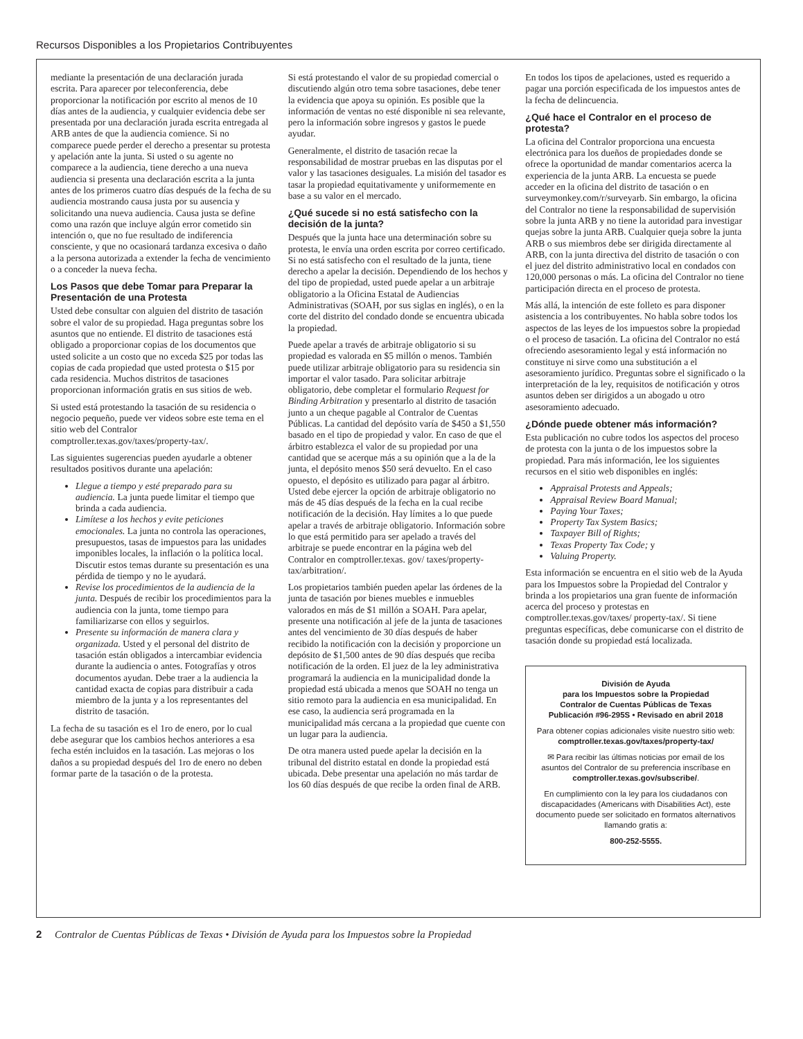Recursos Disponibles a los Propietarios Contribuyentes
mediante la presentación de una declaración jurada escrita. Para aparecer por teleconferencia, debe proporcionar la notificación por escrito al menos de 10 días antes de la audiencia, y cualquier evidencia debe ser presentada por una declaración jurada escrita entregada al ARB antes de que la audiencia comience. Si no comparece puede perder el derecho a presentar su protesta y apelación ante la junta. Si usted o su agente no comparece a la audiencia, tiene derecho a una nueva audiencia si presenta una declaración escrita a la junta antes de los primeros cuatro días después de la fecha de su audiencia mostrando causa justa por su ausencia y solicitando una nueva audiencia. Causa justa se define como una razón que incluye algún error cometido sin intención o, que no fue resultado de indiferencia consciente, y que no ocasionará tardanza excesiva o daño a la persona autorizada a extender la fecha de vencimiento o a conceder la nueva fecha.
Los Pasos que debe Tomar para Preparar la Presentación de una Protesta
Usted debe consultar con alguien del distrito de tasación sobre el valor de su propiedad. Haga preguntas sobre los asuntos que no entiende. El distrito de tasaciones está obligado a proporcionar copias de los documentos que usted solicite a un costo que no exceda $25 por todas las copias de cada propiedad que usted protesta o $15 por cada residencia. Muchos distritos de tasaciones proporcionan información gratis en sus sitios de web.
Si usted está protestando la tasación de su residencia o negocio pequeño, puede ver videos sobre este tema en el sitio web del Contralor comptroller.texas.gov/taxes/property-tax/.
Las siguientes sugerencias pueden ayudarle a obtener resultados positivos durante una apelación:
Llegue a tiempo y esté preparado para su audiencia. La junta puede limitar el tiempo que brinda a cada audiencia.
Limítese a los hechos y evite peticiones emocionales. La junta no controla las operaciones, presupuestos, tasas de impuestos para las unidades imponibles locales, la inflación o la política local. Discutir estos temas durante su presentación es una pérdida de tiempo y no le ayudará.
Revise los procedimientos de la audiencia de la junta. Después de recibir los procedimientos para la audiencia con la junta, tome tiempo para familiarizarse con ellos y seguirlos.
Presente su información de manera clara y organizada. Usted y el personal del distrito de tasación están obligados a intercambiar evidencia durante la audiencia o antes. Fotografías y otros documentos ayudan. Debe traer a la audiencia la cantidad exacta de copias para distribuir a cada miembro de la junta y a los representantes del distrito de tasación.
La fecha de su tasación es el 1ro de enero, por lo cual debe asegurar que los cambios hechos anteriores a esa fecha estén incluidos en la tasación. Las mejoras o los daños a su propiedad después del 1ro de enero no deben formar parte de la tasación o de la protesta.
Si está protestando el valor de su propiedad comercial o discutiendo algún otro tema sobre tasaciones, debe tener la evidencia que apoya su opinión. Es posible que la información de ventas no esté disponible ni sea relevante, pero la información sobre ingresos y gastos le puede ayudar.
Generalmente, el distrito de tasación recae la responsabilidad de mostrar pruebas en las disputas por el valor y las tasaciones desiguales. La misión del tasador es tasar la propiedad equitativamente y uniformemente en base a su valor en el mercado.
¿Qué sucede si no está satisfecho con la decisión de la junta?
Después que la junta hace una determinación sobre su protesta, le envía una orden escrita por correo certificado. Si no está satisfecho con el resultado de la junta, tiene derecho a apelar la decisión. Dependiendo de los hechos y del tipo de propiedad, usted puede apelar a un arbitraje obligatorio a la Oficina Estatal de Audiencias Administrativas (SOAH, por sus siglas en inglés), o en la corte del distrito del condado donde se encuentra ubicada la propiedad.
Puede apelar a través de arbitraje obligatorio si su propiedad es valorada en $5 millón o menos. También puede utilizar arbitraje obligatorio para su residencia sin importar el valor tasado. Para solicitar arbitraje obligatorio, debe completar el formulario Request for Binding Arbitration y presentarlo al distrito de tasación junto a un cheque pagable al Contralor de Cuentas Públicas. La cantidad del depósito varía de $450 a $1,550 basado en el tipo de propiedad y valor. En caso de que el árbitro establezca el valor de su propiedad por una cantidad que se acerque más a su opinión que a la de la junta, el depósito menos $50 será devuelto. En el caso opuesto, el depósito es utilizado para pagar al árbitro. Usted debe ejercer la opción de arbitraje obligatorio no más de 45 días después de la fecha en la cual recibe notificación de la decisión. Hay límites a lo que puede apelar a través de arbitraje obligatorio. Información sobre lo que está permitido para ser apelado a través del arbitraje se puede encontrar en la página web del Contralor en comptroller.texas. gov/ taxes/property-tax/arbitration/.
Los propietarios también pueden apelar las órdenes de la junta de tasación por bienes muebles e inmuebles valorados en más de $1 millón a SOAH. Para apelar, presente una notificación al jefe de la junta de tasaciones antes del vencimiento de 30 días después de haber recibido la notificación con la decisión y proporcione un depósito de $1,500 antes de 90 días después que reciba notificación de la orden. El juez de la ley administrativa programará la audiencia en la municipalidad donde la propiedad está ubicada a menos que SOAH no tenga un sitio remoto para la audiencia en esa municipalidad. En ese caso, la audiencia será programada en la municipalidad más cercana a la propiedad que cuente con un lugar para la audiencia.
De otra manera usted puede apelar la decisión en la tribunal del distrito estatal en donde la propiedad está ubicada. Debe presentar una apelación no más tardar de los 60 días después de que recibe la orden final de ARB.
En todos los tipos de apelaciones, usted es requerido a pagar una porción especificada de los impuestos antes de la fecha de delincuencia.
¿Qué hace el Contralor en el proceso de protesta?
La oficina del Contralor proporciona una encuesta electrónica para los dueños de propiedades donde se ofrece la oportunidad de mandar comentarios acerca la experiencia de la junta ARB. La encuesta se puede acceder en la oficina del distrito de tasación o en surveymonkey.com/r/surveyarb. Sin embargo, la oficina del Contralor no tiene la responsabilidad de supervisión sobre la junta ARB y no tiene la autoridad para investigar quejas sobre la junta ARB. Cualquier queja sobre la junta ARB o sus miembros debe ser dirigida directamente al ARB, con la junta directiva del distrito de tasación o con el juez del distrito administrativo local en condados con 120,000 personas o más. La oficina del Contralor no tiene participación directa en el proceso de protesta.
Más allá, la intención de este folleto es para disponer asistencia a los contribuyentes. No habla sobre todos los aspectos de las leyes de los impuestos sobre la propiedad o el proceso de tasación. La oficina del Contralor no está ofreciendo asesoramiento legal y está información no constituye ni sirve como una substitución a el asesoramiento jurídico. Preguntas sobre el significado o la interpretación de la ley, requisitos de notificación y otros asuntos deben ser dirigidos a un abogado u otro asesoramiento adecuado.
¿Dónde puede obtener más información?
Esta publicación no cubre todos los aspectos del proceso de protesta con la junta o de los impuestos sobre la propiedad. Para más información, lee los siguientes recursos en el sitio web disponibles en inglés:
Appraisal Protests and Appeals;
Appraisal Review Board Manual;
Paying Your Taxes;
Property Tax System Basics;
Taxpayer Bill of Rights;
Texas Property Tax Code; y
Valuing Property.
Esta información se encuentra en el sitio web de la Ayuda para los Impuestos sobre la Propiedad del Contralor y brinda a los propietarios una gran fuente de información acerca del proceso y protestas en comptroller.texas.gov/taxes/ property-tax/. Si tiene preguntas específicas, debe comunicarse con el distrito de tasación donde su propiedad está localizada.
División de Ayuda
para los Impuestos sobre la Propiedad
Contralor de Cuentas Públicas de Texas
Publicación #96-295S • Revisado en abril 2018
Para obtener copias adicionales visite nuestro sitio web:
comptroller.texas.gov/taxes/property-tax/
✉ Para recibir las últimas noticias por email de los asuntos del Contralor de su preferencia inscríbase en comptroller.texas.gov/subscribe/.
En cumplimiento con la ley para los ciudadanos con discapacidades (Americans with Disabilities Act), este documento puede ser solicitado en formatos alternativos llamando gratis a:
800-252-5555.
2 Contralor de Cuentas Públicas de Texas • División de Ayuda para los Impuestos sobre la Propiedad